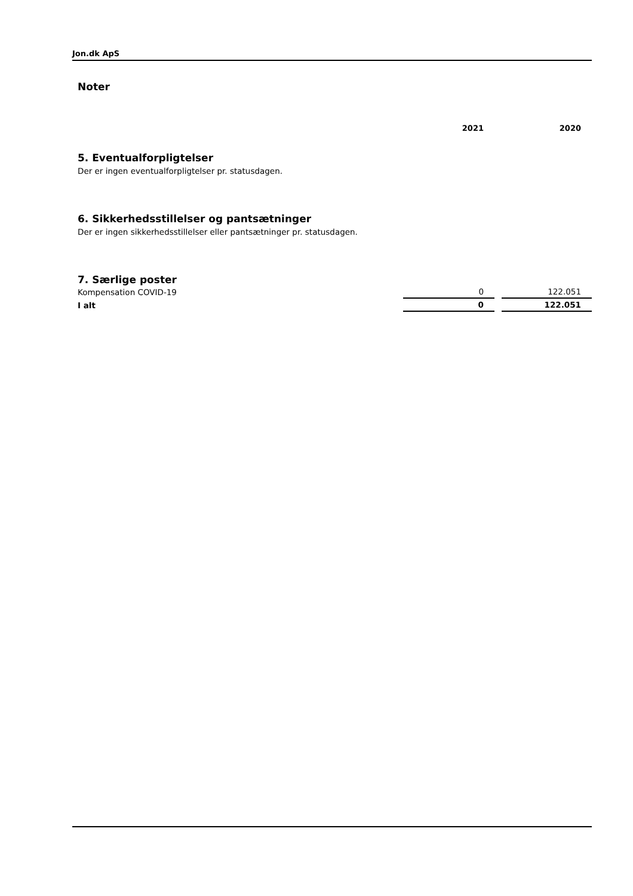Jon.dk ApS
Noter
| | 2021 | 2020 |
5. Eventualforpligtelser
Der er ingen eventualforpligtelser pr. statusdagen.
6. Sikkerhedsstillelser og pantsætninger
Der er ingen sikkerhedsstillelser eller pantsætninger pr. statusdagen.
7. Særlige poster
| Kompensation COVID-19 | 0 | | 122.051 |
| I alt | 0 | | 122.051 |